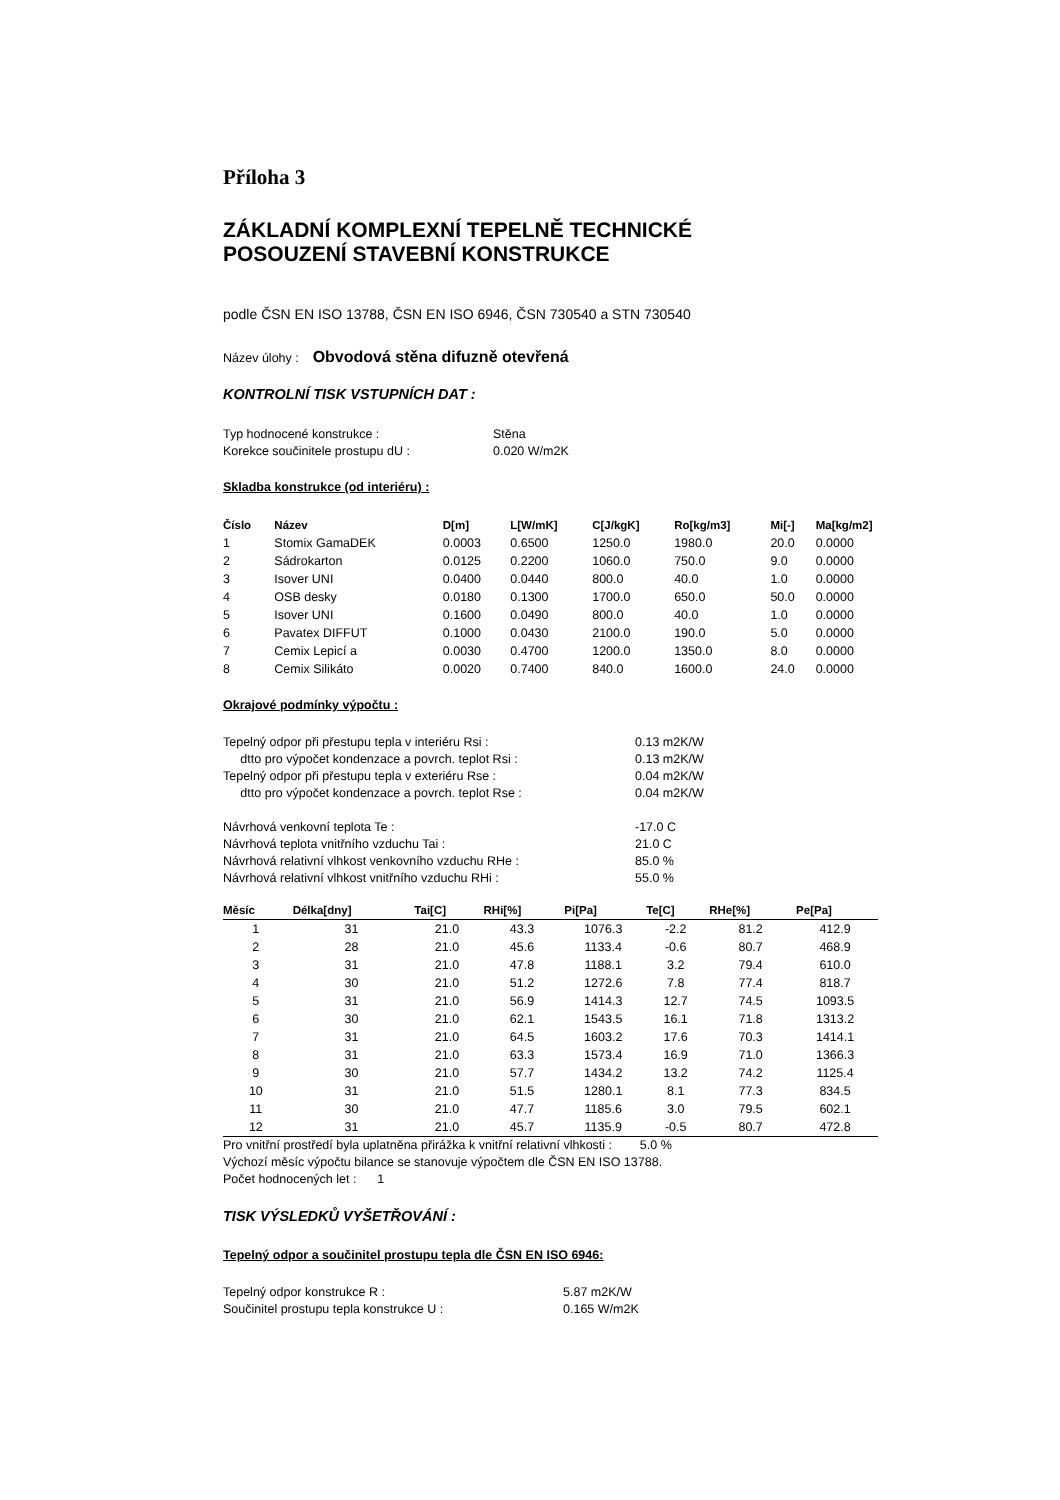Příloha 3
ZÁKLADNÍ KOMPLEXNÍ TEPELNĚ TECHNICKÉ
POSOUZENÍ STAVEBNÍ KONSTRUKCE
podle ČSN EN ISO 13788, ČSN EN ISO 6946, ČSN 730540 a STN 730540
Název úlohy : Obvodová stěna difuzně otevřená
KONTROLNÍ TISK VSTUPNÍCH DAT :
| Typ hodnocené konstrukce : | Stěna |
| Korekce součinitele prostupu dU : | 0.020 W/m2K |
Skladba konstrukce (od interiéru) :
| Číslo | Název | D[m] | L[W/mK] | C[J/kgK] | Ro[kg/m3] | Mi[-] | Ma[kg/m2] |
| --- | --- | --- | --- | --- | --- | --- | --- |
| 1 | Stomix GamaDEK | 0.0003 | 0.6500 | 1250.0 | 1980.0 | 20.0 | 0.0000 |
| 2 | Sádrokarton | 0.0125 | 0.2200 | 1060.0 | 750.0 | 9.0 | 0.0000 |
| 3 | Isover UNI | 0.0400 | 0.0440 | 800.0 | 40.0 | 1.0 | 0.0000 |
| 4 | OSB desky | 0.0180 | 0.1300 | 1700.0 | 650.0 | 50.0 | 0.0000 |
| 5 | Isover UNI | 0.1600 | 0.0490 | 800.0 | 40.0 | 1.0 | 0.0000 |
| 6 | Pavatex DIFFUT | 0.1000 | 0.0430 | 2100.0 | 190.0 | 5.0 | 0.0000 |
| 7 | Cemix Lepicí a | 0.0030 | 0.4700 | 1200.0 | 1350.0 | 8.0 | 0.0000 |
| 8 | Cemix Silikáto | 0.0020 | 0.7400 | 840.0 | 1600.0 | 24.0 | 0.0000 |
Okrajové podmínky výpočtu :
| Tepelný odpor při přestupu tepla v interiéru Rsi : | 0.13 m2K/W |
| dtto pro výpočet kondenzace a povrch. teplot Rsi : | 0.13 m2K/W |
| Tepelný odpor při přestupu tepla v exteriéru Rse : | 0.04 m2K/W |
| dtto pro výpočet kondenzace a povrch. teplot Rse : | 0.04 m2K/W |
| Návrhová venkovní teplota Te : | -17.0 C |
| Návrhová teplota vnitřního vzduchu Tai : | 21.0 C |
| Návrhová relativní vlhkost venkovního vzduchu RHe : | 85.0 % |
| Návrhová relativní vlhkost vnitřního vzduchu RHi : | 55.0 % |
| Měsíc | Délka[dny] | Tai[C] | RHi[%] | Pi[Pa] | Te[C] | RHe[%] | Pe[Pa] |
| --- | --- | --- | --- | --- | --- | --- | --- |
| 1 | 31 | 21.0 | 43.3 | 1076.3 | -2.2 | 81.2 | 412.9 |
| 2 | 28 | 21.0 | 45.6 | 1133.4 | -0.6 | 80.7 | 468.9 |
| 3 | 31 | 21.0 | 47.8 | 1188.1 | 3.2 | 79.4 | 610.0 |
| 4 | 30 | 21.0 | 51.2 | 1272.6 | 7.8 | 77.4 | 818.7 |
| 5 | 31 | 21.0 | 56.9 | 1414.3 | 12.7 | 74.5 | 1093.5 |
| 6 | 30 | 21.0 | 62.1 | 1543.5 | 16.1 | 71.8 | 1313.2 |
| 7 | 31 | 21.0 | 64.5 | 1603.2 | 17.6 | 70.3 | 1414.1 |
| 8 | 31 | 21.0 | 63.3 | 1573.4 | 16.9 | 71.0 | 1366.3 |
| 9 | 30 | 21.0 | 57.7 | 1434.2 | 13.2 | 74.2 | 1125.4 |
| 10 | 31 | 21.0 | 51.5 | 1280.1 | 8.1 | 77.3 | 834.5 |
| 11 | 30 | 21.0 | 47.7 | 1185.6 | 3.0 | 79.5 | 602.1 |
| 12 | 31 | 21.0 | 45.7 | 1135.9 | -0.5 | 80.7 | 472.8 |
Pro vnitřní prostředí byla uplatněna přirážka k vnitřní relativní vlhkosti : 5.0 %
Výchozí měsíc výpočtu bilance se stanovuje výpočtem dle ČSN EN ISO 13788.
Počet hodnocených let : 1
TISK VÝSLEDKŮ VYŠETŘOVÁNÍ :
Tepelný odpor a součinitel prostupu tepla dle ČSN EN ISO 6946:
| Tepelný odpor konstrukce R : | 5.87 m2K/W |
| Součinitel prostupu tepla konstrukce U : | 0.165 W/m2K |